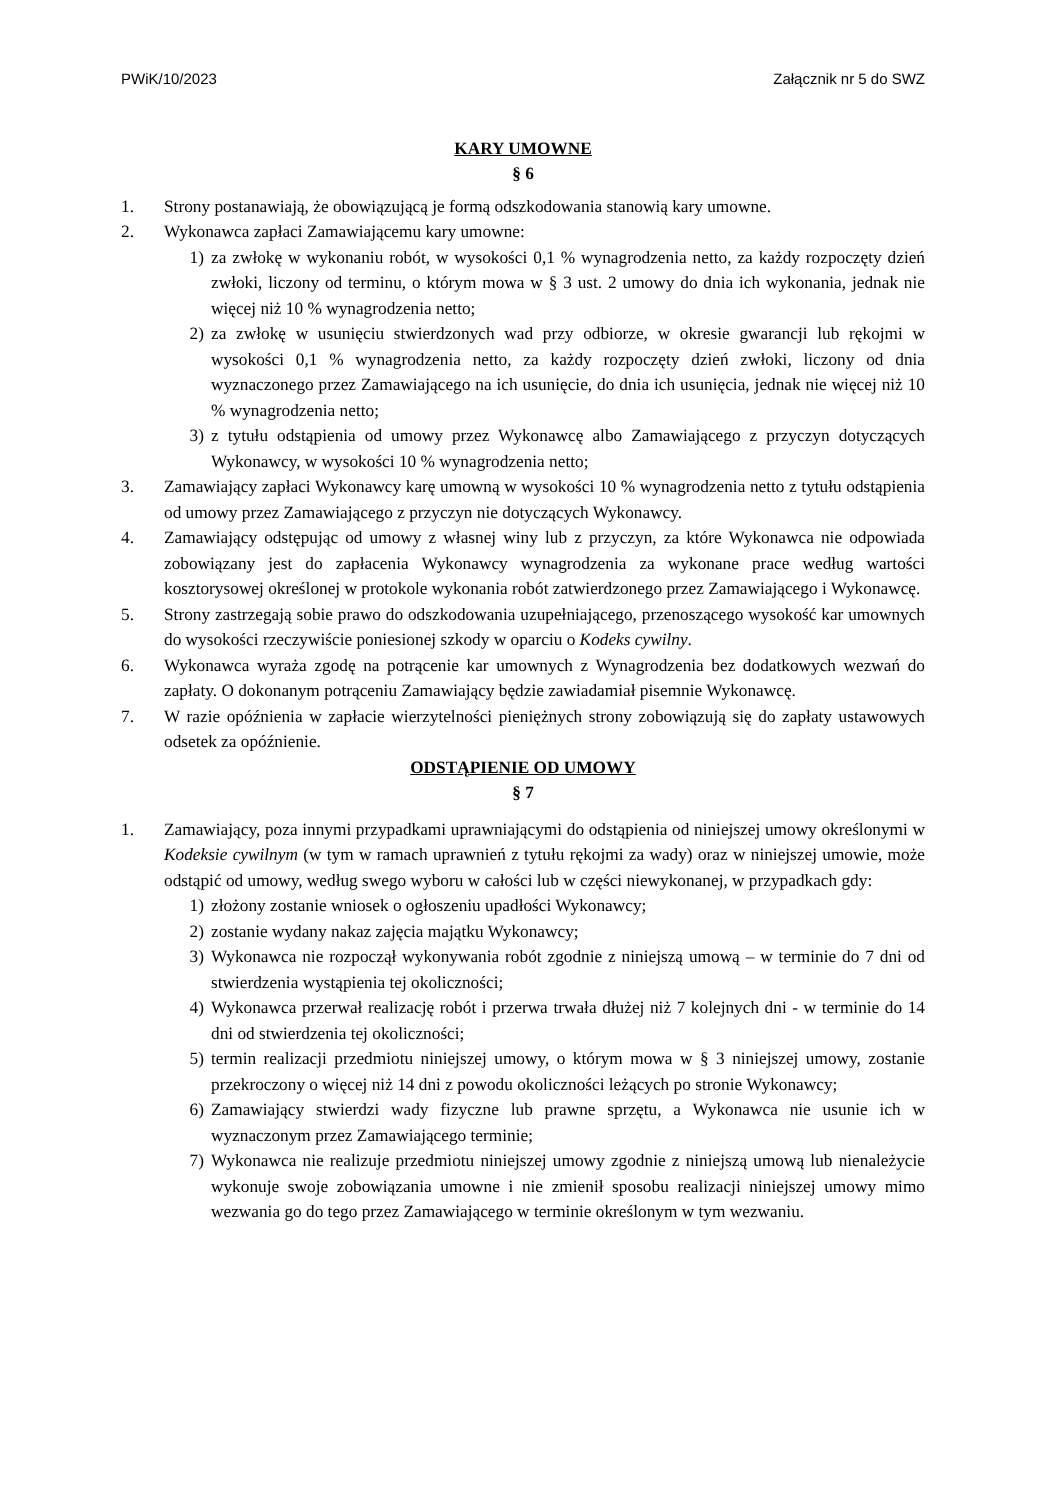PWiK/10/2023 Załącznik nr 5 do SWZ
KARY UMOWNE
§ 6
1. Strony postanawiają, że obowiązującą je formą odszkodowania stanowią kary umowne.
2. Wykonawca zapłaci Zamawiającemu kary umowne:
1) za zwłokę w wykonaniu robót, w wysokości 0,1 % wynagrodzenia netto, za każdy rozpoczęty dzień zwłoki, liczony od terminu, o którym mowa w § 3 ust. 2 umowy do dnia ich wykonania, jednak nie więcej niż 10 % wynagrodzenia netto;
2) za zwłokę w usunięciu stwierdzonych wad przy odbiorze, w okresie gwarancji lub rękojmi w wysokości 0,1 % wynagrodzenia netto, za każdy rozpoczęty dzień zwłoki, liczony od dnia wyznaczonego przez Zamawiającego na ich usunięcie, do dnia ich usunięcia, jednak nie więcej niż 10 % wynagrodzenia netto;
3) z tytułu odstąpienia od umowy przez Wykonawcę albo Zamawiającego z przyczyn dotyczących Wykonawcy, w wysokości 10 % wynagrodzenia netto;
3. Zamawiający zapłaci Wykonawcy karę umowną w wysokości 10 % wynagrodzenia netto z tytułu odstąpienia od umowy przez Zamawiającego z przyczyn nie dotyczących Wykonawcy.
4. Zamawiający odstępując od umowy z własnej winy lub z przyczyn, za które Wykonawca nie odpowiada zobowiązany jest do zapłacenia Wykonawcy wynagrodzenia za wykonane prace według wartości kosztorysowej określonej w protokole wykonania robót zatwierdzonego przez Zamawiającego i Wykonawcę.
5. Strony zastrzegają sobie prawo do odszkodowania uzupełniającego, przenoszącego wysokość kar umownych do wysokości rzeczywiście poniesionej szkody w oparciu o Kodeks cywilny.
6. Wykonawca wyraża zgodę na potrącenie kar umownych z Wynagrodzenia bez dodatkowych wezwań do zapłaty. O dokonanym potrąceniu Zamawiający będzie zawiadamiał pisemnie Wykonawcę.
7. W razie opóźnienia w zapłacie wierzytelności pieniężnych strony zobowiązują się do zapłaty ustawowych odsetek za opóźnienie.
ODSTĄPIENIE OD UMOWY
§ 7
1. Zamawiający, poza innymi przypadkami uprawniającymi do odstąpienia od niniejszej umowy określonymi w Kodeksie cywilnym (w tym w ramach uprawnień z tytułu rękojmi za wady) oraz w niniejszej umowie, może odstąpić od umowy, według swego wyboru w całości lub w części niewykonanej, w przypadkach gdy:
1) złożony zostanie wniosek o ogłoszeniu upadłości Wykonawcy;
2) zostanie wydany nakaz zajęcia majątku Wykonawcy;
3) Wykonawca nie rozpoczął wykonywania robót zgodnie z niniejszą umową – w terminie do 7 dni od stwierdzenia wystąpienia tej okoliczności;
4) Wykonawca przerwał realizację robót i przerwa trwała dłużej niż 7 kolejnych dni - w terminie do 14 dni od stwierdzenia tej okoliczności;
5) termin realizacji przedmiotu niniejszej umowy, o którym mowa w § 3 niniejszej umowy, zostanie przekroczony o więcej niż 14 dni z powodu okoliczności leżących po stronie Wykonawcy;
6) Zamawiający stwierdzi wady fizyczne lub prawne sprzętu, a Wykonawca nie usunie ich w wyznaczonym przez Zamawiającego terminie;
7) Wykonawca nie realizuje przedmiotu niniejszej umowy zgodnie z niniejszą umową lub nienależycie wykonuje swoje zobowiązania umowne i nie zmienił sposobu realizacji niniejszej umowy mimo wezwania go do tego przez Zamawiającego w terminie określonym w tym wezwaniu.